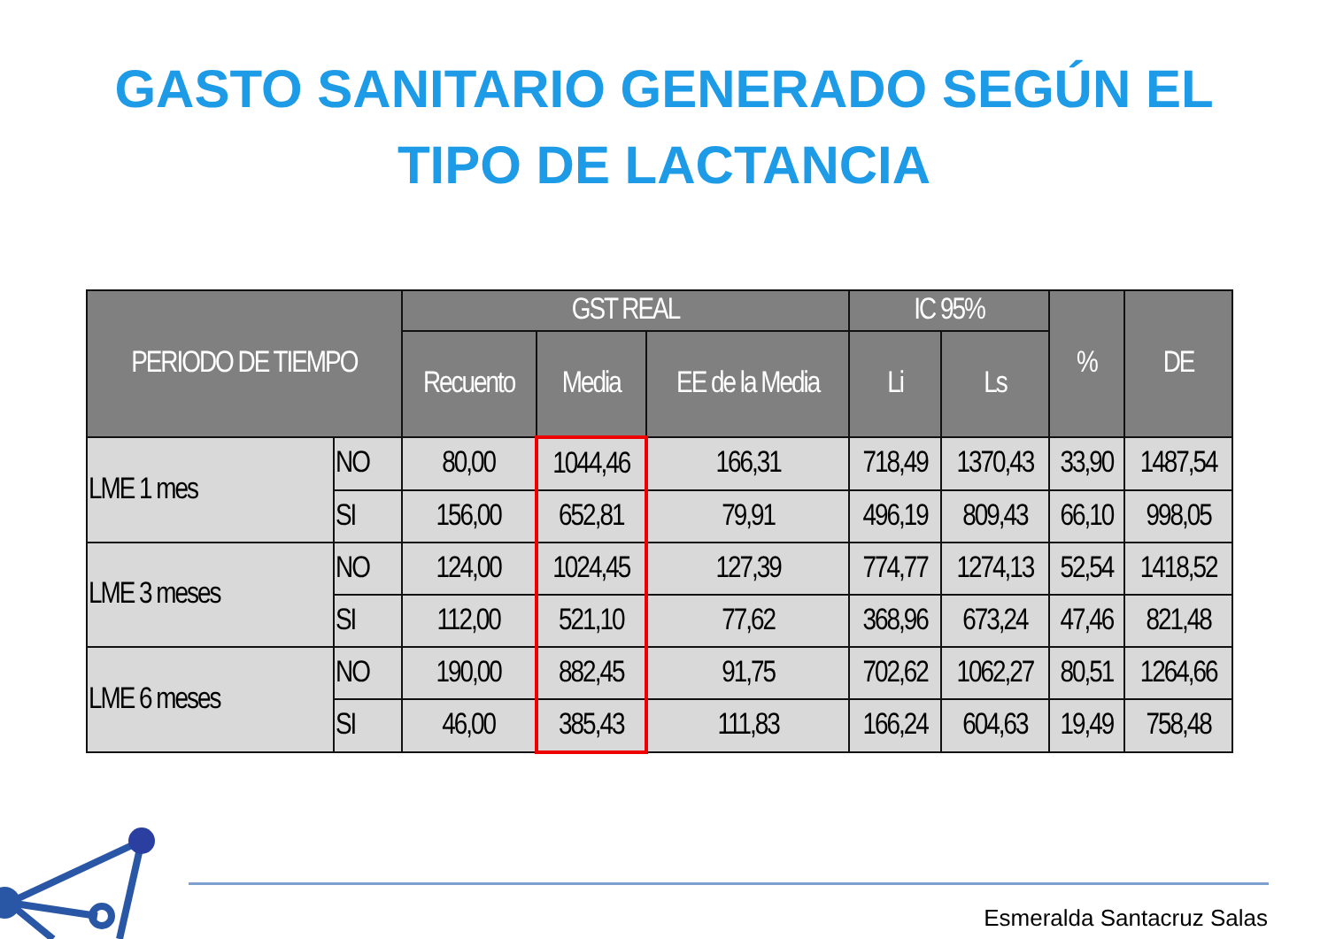GASTO SANITARIO GENERADO SEGÚN EL
TIPO DE LACTANCIA
| PERIODO DE TIEMPO | | GST REAL | | | IC 95% | | % | DE |
| --- | --- | --- | --- | --- | --- | --- | --- | --- |
| | | Recuento | Media | EE de la Media | Li | Ls | | |
| LME 1 mes | NO | 80,00 | 1044,46 | 166,31 | 718,49 | 1370,43 | 33,90 | 1487,54 |
| | SI | 156,00 | 652,81 | 79,91 | 496,19 | 809,43 | 66,10 | 998,05 |
| LME 3 meses | NO | 124,00 | 1024,45 | 127,39 | 774,77 | 1274,13 | 52,54 | 1418,52 |
| | SI | 112,00 | 521,10 | 77,62 | 368,96 | 673,24 | 47,46 | 821,48 |
| LME 6 meses | NO | 190,00 | 882,45 | 91,75 | 702,62 | 1062,27 | 80,51 | 1264,66 |
| | SI | 46,00 | 385,43 | 111,83 | 166,24 | 604,63 | 19,49 | 758,48 |
Esmeralda Santacruz Salas